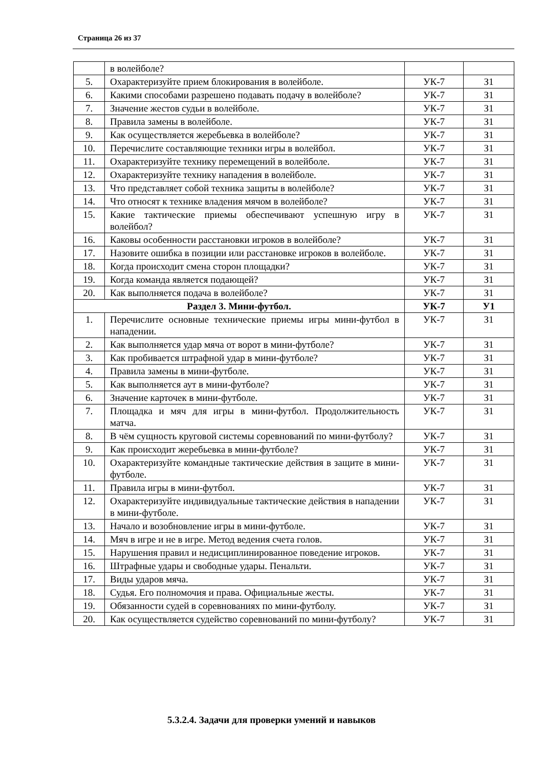Страница 26 из 37
| | в волейболе? | | |
| 5. | Охарактеризуйте прием блокирования в волейболе. | УК-7 | З1 |
| 6. | Какими способами разрешено подавать подачу в волейболе? | УК-7 | З1 |
| 7. | Значение жестов судьи в волейболе. | УК-7 | З1 |
| 8. | Правила замены в волейболе. | УК-7 | З1 |
| 9. | Как осуществляется жеребьевка в волейболе? | УК-7 | З1 |
| 10. | Перечислите составляющие техники игры в волейбол. | УК-7 | З1 |
| 11. | Охарактеризуйте технику перемещений в волейболе. | УК-7 | З1 |
| 12. | Охарактеризуйте технику нападения в волейболе. | УК-7 | З1 |
| 13. | Что представляет собой техника защиты в волейболе? | УК-7 | З1 |
| 14. | Что относят к технике владения мячом в волейболе? | УК-7 | З1 |
| 15. | Какие тактические приемы обеспечивают успешную игру в волейбол? | УК-7 | З1 |
| 16. | Каковы особенности расстановки игроков в волейболе? | УК-7 | З1 |
| 17. | Назовите ошибка в позиции или расстановке игроков в волейболе. | УК-7 | З1 |
| 18. | Когда происходит смена сторон площадки? | УК-7 | З1 |
| 19. | Когда команда является подающей? | УК-7 | З1 |
| 20. | Как выполняется подача в волейболе? | УК-7 | З1 |
| Раздел 3. Мини-футбол. | | УК-7 | У1 |
| 1. | Перечислите основные технические приемы игры мини-футбол в нападении. | УК-7 | З1 |
| 2. | Как выполняется удар мяча от ворот в мини-футболе? | УК-7 | З1 |
| 3. | Как пробивается штрафной удар в мини-футболе? | УК-7 | З1 |
| 4. | Правила замены в мини-футболе. | УК-7 | З1 |
| 5. | Как выполняется аут в мини-футболе? | УК-7 | З1 |
| 6. | Значение карточек в мини-футболе. | УК-7 | З1 |
| 7. | Площадка и мяч для игры в мини-футбол. Продолжительность матча. | УК-7 | З1 |
| 8. | В чём сущность круговой системы соревнований по мини-футболу? | УК-7 | З1 |
| 9. | Как происходит жеребьевка в мини-футболе? | УК-7 | З1 |
| 10. | Охарактеризуйте командные тактические действия в защите в мини-футболе. | УК-7 | З1 |
| 11. | Правила игры в мини-футбол. | УК-7 | З1 |
| 12. | Охарактеризуйте индивидуальные тактические действия в нападении в мини-футболе. | УК-7 | З1 |
| 13. | Начало и возобновление игры в мини-футболе. | УК-7 | З1 |
| 14. | Мяч в игре и не в игре. Метод ведения счета голов. | УК-7 | З1 |
| 15. | Нарушения правил и недисциплинированное поведение игроков. | УК-7 | З1 |
| 16. | Штрафные удары и свободные удары. Пенальти. | УК-7 | З1 |
| 17. | Виды ударов мяча. | УК-7 | З1 |
| 18. | Судья. Его полномочия и права. Официальные жесты. | УК-7 | З1 |
| 19. | Обязанности судей в соревнованиях по мини-футболу. | УК-7 | З1 |
| 20. | Как осуществляется судейство соревнований по мини-футболу? | УК-7 | З1 |
5.3.2.4. Задачи для проверки умений и навыков